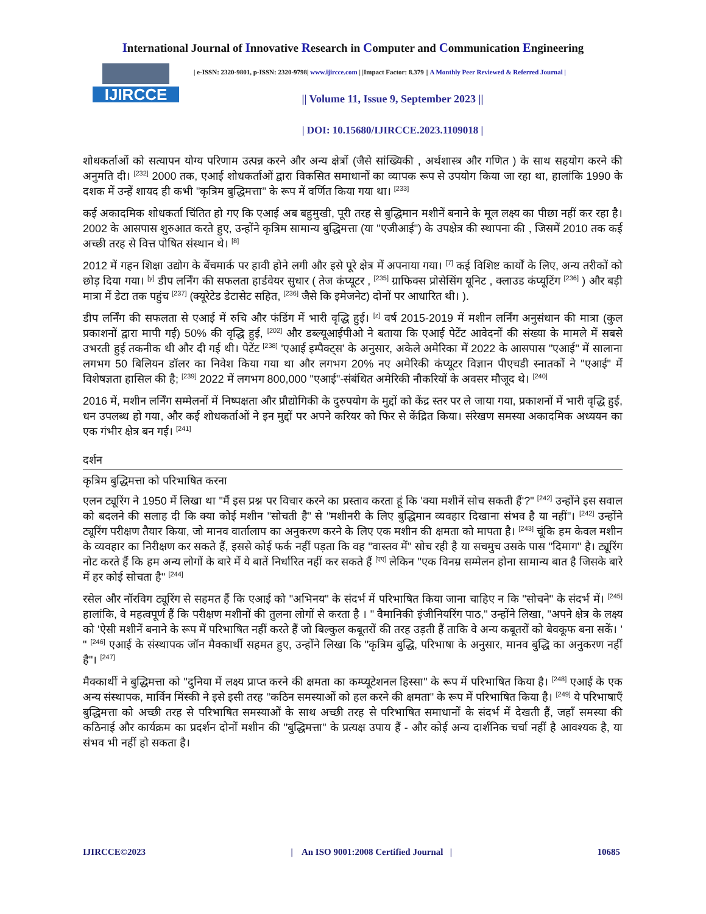International Journal of Innovative Research in Computer and Communication Engineering
IJIRCCE
| e-ISSN: 2320-9801, p-ISSN: 2320-9798| www.ijircce.com | |Impact Factor: 8.379 || A Monthly Peer Reviewed & Referred Journal |
|| Volume 11, Issue 9, September 2023 ||
| DOI: 10.15680/IJIRCCE.2023.1109018 |
शोधकर्ताओं को सत्यापन योग्य परिणाम उत्पन्न करने और अन्य क्षेत्रों (जैसे सांख्यिकी , अर्थशास्त्र और गणित ) के साथ सहयोग करने की अनुमति दी। <sup>[232]</sup> 2000 तक, एआई शोधकर्ताओं द्वारा विकसित समाधानों का व्यापक रूप से उपयोग किया जा रहा था, हालांकि 1990 के दशक में उन्हें शायद ही कभी "कृत्रिम बुद्धिमत्ता" के रूप में वर्णित किया गया था। <sup>[233]</sup>
कई अकादमिक शोधकर्ता चिंतित हो गए कि एआई अब बहुमुखी, पूरी तरह से बुद्धिमान मशीनें बनाने के मूल लक्ष्य का पीछा नहीं कर रहा है। 2002 के आसपास शुरुआत करते हुए, उन्होंने कृत्रिम सामान्य बुद्धिमत्ता (या "एजीआई") के उपक्षेत्र की स्थापना की , जिसमें 2010 तक कई अच्छी तरह से वित्त पोषित संस्थान थे। <sup>[8]</sup>
2012 में गहन शिक्षा उद्योग के बेंचमार्क पर हावी होने लगी और इसे पूरे क्षेत्र में अपनाया गया। <sup>[7]</sup> कई विशिष्ट कार्यों के लिए, अन्य तरीकों को छोड़ दिया गया। <sup>[y]</sup> डीप लर्निंग की सफलता हार्डवेयर सुधार ( तेज कंप्यूटर , <sup>[235]</sup> ग्राफिक्स प्रोसेसिंग यूनिट , क्लाउड कंप्यूटिंग <sup>[236]</sup> ) और बड़ी मात्रा में डेटा तक पहुंच <sup>[237]</sup> (क्यूरेटेड डेटासेट सहित, <sup>[236]</sup> जैसे कि इमेजनेट) दोनों पर आधारित थी। ).
डीप लर्निंग की सफलता से एआई में रुचि और फंडिंग में भारी वृद्धि हुई। <sup>[z]</sup> वर्ष 2015-2019 में मशीन लर्निंग अनुसंधान की मात्रा (कुल प्रकाशनों द्वारा मापी गई) 50% की वृद्धि हुई, <sup>[202]</sup> और डब्ल्यूआईपीओ ने बताया कि एआई पेटेंट आवेदनों की संख्या के मामले में सबसे उभरती हुई तकनीक थी और दी गई थी। पेटेंट <sup>[238]</sup> 'एआई इम्पैक्ट्स' के अनुसार, अकेले अमेरिका में 2022 के आसपास "एआई" में सालाना लगभग 50 बिलियन डॉलर का निवेश किया गया था और लगभग 20% नए अमेरिकी कंप्यूटर विज्ञान पीएचडी स्नातकों ने "एआई" में विशेषज्ञता हासिल की है; <sup>[239]</sup> 2022 में लगभग 800,000 "एआई"-संबंधित अमेरिकी नौकरियों के अवसर मौजूद थे। <sup>[240]</sup>
2016 में, मशीन लर्निंग सम्मेलनों में निष्पक्षता और प्रौद्योगिकी के दुरुपयोग के मुद्दों को केंद्र स्तर पर ले जाया गया, प्रकाशनों में भारी वृद्धि हुई, धन उपलब्ध हो गया, और कई शोधकर्ताओं ने इन मुद्दों पर अपने करियर को फिर से केंद्रित किया। संरेखण समस्या अकादमिक अध्ययन का एक गंभीर क्षेत्र बन गई। <sup>[241]</sup>
दर्शन
कृत्रिम बुद्धिमत्ता को परिभाषित करना
एलन ट्यूरिंग ने 1950 में लिखा था "मैं इस प्रश्न पर विचार करने का प्रस्ताव करता हूं कि 'क्या मशीनें सोच सकती हैं'?" <sup>[242]</sup> उन्होंने इस सवाल को बदलने की सलाह दी कि क्या कोई मशीन "सोचती है" से "मशीनरी के लिए बुद्धिमान व्यवहार दिखाना संभव है या नहीं"। <sup>[242]</sup> उन्होंने ट्यूरिंग परीक्षण तैयार किया, जो मानव वार्तालाप का अनुकरण करने के लिए एक मशीन की क्षमता को मापता है। <sup>[243]</sup> चूंकि हम केवल मशीन के व्यवहार का निरीक्षण कर सकते हैं, इससे कोई फर्क नहीं पड़ता कि वह "वास्तव में" सोच रही है या सचमुच उसके पास "दिमाग" है। ट्यूरिंग नोट करते हैं कि हम अन्य लोगों के बारे में ये बातें निर्धारित नहीं कर सकते हैं <sup>[एए]</sup> लेकिन "एक विनम्र सम्मेलन होना सामान्य बात है जिसके बारे में हर कोई सोचता है" <sup>[244]</sup>
रसेल और नॉरविग ट्यूरिंग से सहमत हैं कि एआई को "अभिनय" के संदर्भ में परिभाषित किया जाना चाहिए न कि "सोचने" के संदर्भ में। <sup>[245]</sup> हालांकि, वे महत्वपूर्ण हैं कि परीक्षण मशीनों की तुलना लोगों से करता है । " वैमानिकी इंजीनियरिंग पाठ," उन्होंने लिखा, "अपने क्षेत्र के लक्ष्य को 'ऐसी मशीनें बनाने के रूप में परिभाषित नहीं करते हैं जो बिल्कुल कबूतरों की तरह उड़ती हैं ताकि वे अन्य कबूतरों को बेवकूफ बना सकें। ' " <sup>[246]</sup> एआई के संस्थापक जॉन मैक्कार्थी सहमत हुए, उन्होंने लिखा कि "कृत्रिम बुद्धि, परिभाषा के अनुसार, मानव बुद्धि का अनुकरण नहीं है"। <sup>[247]</sup>
मैक्कार्थी ने बुद्धिमत्ता को "दुनिया में लक्ष्य प्राप्त करने की क्षमता का कम्प्यूटेशनल हिस्सा" के रूप में परिभाषित किया है। <sup>[248]</sup> एआई के एक अन्य संस्थापक, मार्विन मिंस्की ने इसे इसी तरह "कठिन समस्याओं को हल करने की क्षमता" के रूप में परिभाषित किया है। <sup>[249]</sup> ये परिभाषाएँ बुद्धिमत्ता को अच्छी तरह से परिभाषित समस्याओं के साथ अच्छी तरह से परिभाषित समाधानों के संदर्भ में देखती हैं, जहाँ समस्या की कठिनाई और कार्यक्रम का प्रदर्शन दोनों मशीन की "बुद्धिमत्ता" के प्रत्यक्ष उपाय हैं - और कोई अन्य दार्शनिक चर्चा नहीं है आवश्यक है, या संभव भी नहीं हो सकता है।
IJIRCCE©2023 | An ISO 9001:2008 Certified Journal | 10685